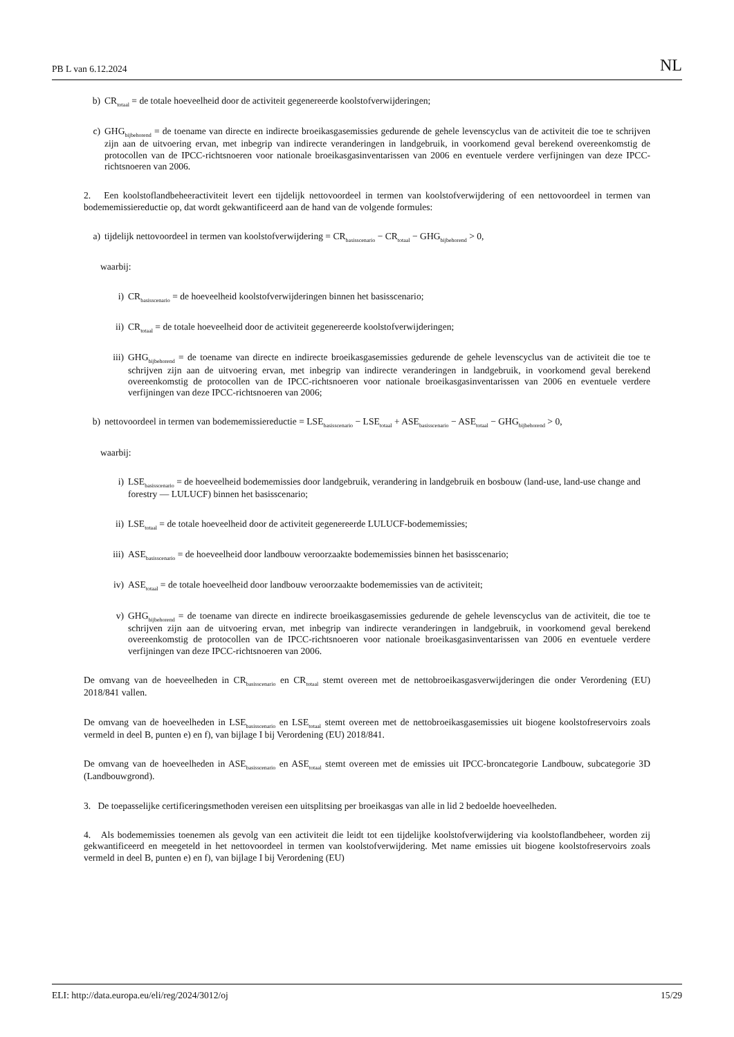PB L van 6.12.2024 NL
b) CR<sub>totaal</sub> = de totale hoeveelheid door de activiteit gegenereerde koolstofverwijderingen;
c) GHG<sub>bijbehorend</sub> = de toename van directe en indirecte broeikasgasemissies gedurende de gehele levenscyclus van de activiteit die toe te schrijven zijn aan de uitvoering ervan, met inbegrip van indirecte veranderingen in landgebruik, in voorkomend geval berekend overeenkomstig de protocollen van de IPCC-richtsnoeren voor nationale broeikasgas­inventarissen van 2006 en eventuele verdere verfijningen van deze IPCC-richtsnoeren van 2006.
2. Een koolstoflandbeheeractiviteit levert een tijdelijk nettovoordeel in termen van koolstofverwijdering of een nettovoordeel in termen van bodememissiereductie op, dat wordt gekwantificeerd aan de hand van de volgende formules:
a) tijdelijk nettovoordeel in termen van koolstofverwijdering = CR<sub>basisscenario</sub> − CR<sub>totaal</sub> − GHG<sub>bijbehorend</sub> > 0,
waarbij:
i) CR<sub>basisscenario</sub> = de hoeveelheid koolstofverwijderingen binnen het basisscenario;
ii) CR<sub>totaal</sub> = de totale hoeveelheid door de activiteit gegenereerde koolstofverwijderingen;
iii) GHG<sub>bijbehorend</sub> = de toename van directe en indirecte broeikasgasemissies gedurende de gehele levenscyclus van de activiteit die toe te schrijven zijn aan de uitvoering ervan, met inbegrip van indirecte veranderingen in landgebruik, in voorkomend geval berekend overeenkomstig de protocollen van de IPCC-richtsnoeren voor nationale broeikasgas­inventarissen van 2006 en eventuele verdere verfijningen van deze IPCC-richtsnoeren van 2006;
b) nettovoordeel in termen van bodememissiereductie = LSE<sub>basisscenario</sub> − LSE<sub>totaal</sub> + ASE<sub>basisscenario</sub> − ASE<sub>totaal</sub> − GHG<sub>bijbehorend</sub> > 0,
waarbij:
i) LSE<sub>basisscenario</sub> = de hoeveelheid bodememissies door landgebruik, verandering in landgebruik en bosbouw (land-use, land-use change and forestry — LULUCF) binnen het basisscenario;
ii) LSE<sub>totaal</sub> = de totale hoeveelheid door de activiteit gegenereerde LULUCF-bodememissies;
iii) ASE<sub>basisscenario</sub> = de hoeveelheid door landbouw veroorzaakte bodememissies binnen het basisscenario;
iv) ASE<sub>totaal</sub> = de totale hoeveelheid door landbouw veroorzaakte bodememissies van de activiteit;
v) GHG<sub>bijbehorend</sub> = de toename van directe en indirecte broeikasgasemissies gedurende de gehele levenscyclus van de activiteit, die toe te schrijven zijn aan de uitvoering ervan, met inbegrip van indirecte veranderingen in landgebruik, in voorkomend geval berekend overeenkomstig de protocollen van de IPCC-richtsnoeren voor nationale broeikasgasinventarissen van 2006 en eventuele verdere verfijningen van deze IPCC-richtsnoeren van 2006.
De omvang van de hoeveelheden in CR<sub>basisscenario</sub> en CR<sub>totaal</sub> stemt overeen met de nettobroeikasgasverwijderingen die onder Verordening (EU) 2018/841 vallen.
De omvang van de hoeveelheden in LSE<sub>basisscenario</sub> en LSE<sub>totaal</sub> stemt overeen met de nettobroeikasgasemissies uit biogene koolstofreservoirs zoals vermeld in deel B, punten e) en f), van bijlage I bij Verordening (EU) 2018/841.
De omvang van de hoeveelheden in ASE<sub>basisscenario</sub> en ASE<sub>totaal</sub> stemt overeen met de emissies uit IPCC-broncategorie Landbouw, subcategorie 3D (Landbouwgrond).
3. De toepasselijke certificeringsmethoden vereisen een uitsplitsing per broeikasgas van alle in lid 2 bedoelde hoeveelheden.
4. Als bodememissies toenemen als gevolg van een activiteit die leidt tot een tijdelijke koolstofverwijdering via koolstoflandbeheer, worden zij gekwantificeerd en meegeteld in het nettovoordeel in termen van koolstofverwijdering. Met name emissies uit biogene koolstofreservoirs zoals vermeld in deel B, punten e) en f), van bijlage I bij Verordening (EU)
ELI: http://data.europa.eu/eli/reg/2024/3012/oj 15/29